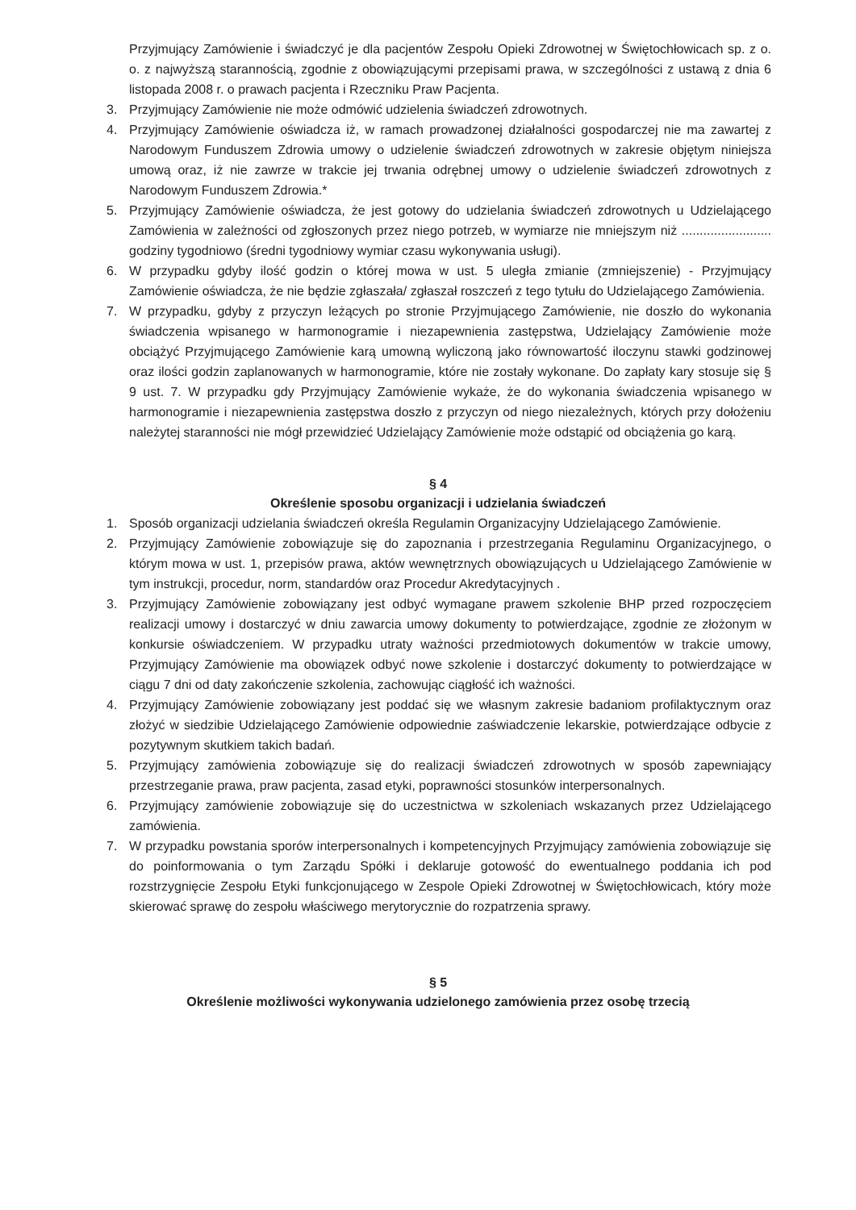Przyjmujący Zamówienie i świadczyć je dla pacjentów Zespołu Opieki Zdrowotnej w Świętochłowicach sp. z o. o. z najwyższą starannością, zgodnie z obowiązującymi przepisami prawa, w szczególności z ustawą z dnia 6 listopada 2008 r. o prawach pacjenta i Rzeczniku Praw Pacjenta.
3. Przyjmujący Zamówienie nie może odmówić udzielenia świadczeń zdrowotnych.
4. Przyjmujący Zamówienie oświadcza iż, w ramach prowadzonej działalności gospodarczej nie ma zawartej z Narodowym Funduszem Zdrowia umowy o udzielenie świadczeń zdrowotnych w zakresie objętym niniejsza umową oraz, iż nie zawrze w trakcie jej trwania odrębnej umowy o udzielenie świadczeń zdrowotnych z Narodowym Funduszem Zdrowia.*
5. Przyjmujący Zamówienie oświadcza, że jest gotowy do udzielania świadczeń zdrowotnych u Udzielającego Zamówienia w zależności od zgłoszonych przez niego potrzeb, w wymiarze nie mniejszym niż ......................... godziny tygodniowo (średni tygodniowy wymiar czasu wykonywania usługi).
6. W przypadku gdyby ilość godzin o której mowa w ust. 5 uległa zmianie (zmniejszenie) - Przyjmujący Zamówienie oświadcza, że nie będzie zgłaszała/ zgłaszał roszczeń z tego tytułu do Udzielającego Zamówienia.
7. W przypadku, gdyby z przyczyn leżących po stronie Przyjmującego Zamówienie, nie doszło do wykonania świadczenia wpisanego w harmonogramie i niezapewnienia zastępstwa, Udzielający Zamówienie może obciążyć Przyjmującego Zamówienie karą umowną wyliczoną jako równowartość iloczynu stawki godzinowej oraz ilości godzin zaplanowanych w harmonogramie, które nie zostały wykonane. Do zapłaty kary stosuje się § 9 ust. 7. W przypadku gdy Przyjmujący Zamówienie wykaże, że do wykonania świadczenia wpisanego w harmonogramie i niezapewnienia zastępstwa doszło z przyczyn od niego niezależnych, których przy dołożeniu należytej staranności nie mógł przewidzieć Udzielający Zamówienie może odstąpić od obciążenia go karą.
§ 4
Określenie sposobu organizacji i udzielania świadczeń
1. Sposób organizacji udzielania świadczeń określa Regulamin Organizacyjny Udzielającego Zamówienie.
2. Przyjmujący Zamówienie zobowiązuje się do zapoznania i przestrzegania Regulaminu Organizacyjnego, o którym mowa w ust. 1, przepisów prawa, aktów wewnętrznych obowiązujących u Udzielającego Zamówienie w tym instrukcji, procedur, norm, standardów oraz Procedur Akredytacyjnych .
3. Przyjmujący Zamówienie zobowiązany jest odbyć wymagane prawem szkolenie BHP przed rozpoczęciem realizacji umowy i dostarczyć w dniu zawarcia umowy dokumenty to potwierdzające, zgodnie ze złożonym w konkursie oświadczeniem. W przypadku utraty ważności przedmiotowych dokumentów w trakcie umowy, Przyjmujący Zamówienie ma obowiązek odbyć nowe szkolenie i dostarczyć dokumenty to potwierdzające w ciągu 7 dni od daty zakończenie szkolenia, zachowując ciągłość ich ważności.
4. Przyjmujący Zamówienie zobowiązany jest poddać się we własnym zakresie badaniom profilaktycznym oraz złożyć w siedzibie Udzielającego Zamówienie odpowiednie zaświadczenie lekarskie, potwierdzające odbycie z pozytywnym skutkiem takich badań.
5. Przyjmujący zamówienia zobowiązuje się do realizacji świadczeń zdrowotnych w sposób zapewniający przestrzeganie prawa, praw pacjenta, zasad etyki, poprawności stosunków interpersonalnych.
6. Przyjmujący zamówienie zobowiązuje się do uczestnictwa w szkoleniach wskazanych przez Udzielającego zamówienia.
7. W przypadku powstania sporów interpersonalnych i kompetencyjnych Przyjmujący zamówienia zobowiązuje się do poinformowania o tym Zarządu Spółki i deklaruje gotowość do ewentualnego poddania ich pod rozstrzygnięcie Zespołu Etyki funkcjonującego w Zespole Opieki Zdrowotnej w Świętochłowicach, który może skierować sprawę do zespołu właściwego merytorycznie do rozpatrzenia sprawy.
§ 5
Określenie możliwości wykonywania udzielonego zamówienia przez osobę trzecią